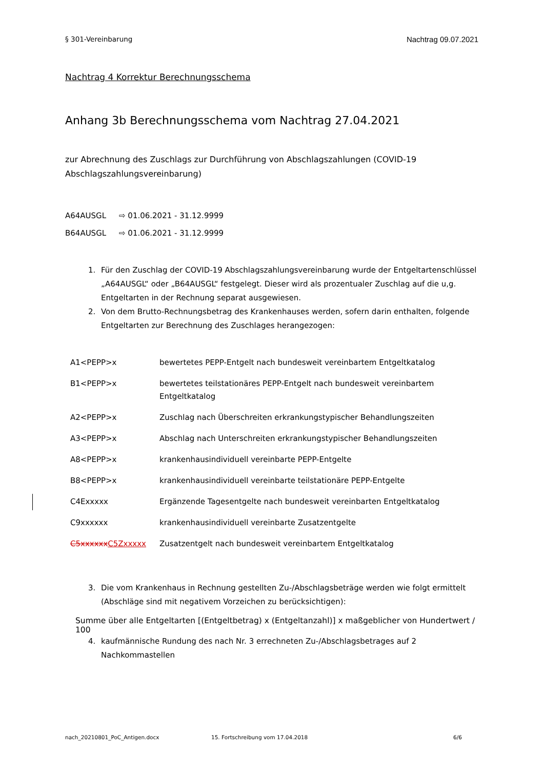§ 301-Vereinbarung Nachtrag 09.07.2021
Nachtrag 4 Korrektur Berechnungsschema
Anhang 3b Berechnungsschema vom Nachtrag 27.04.2021
zur Abrechnung des Zuschlags zur Durchführung von Abschlagszahlungen (COVID-19 Abschlagszahlungsvereinbarung)
A64AUSGL ⇨ 01.06.2021 - 31.12.9999
B64AUSGL ⇨ 01.06.2021 - 31.12.9999
1. Für den Zuschlag der COVID-19 Abschlagszahlungsvereinbarung wurde der Entgeltartenschlüssel „A64AUSGL“ oder „B64AUSGL“ festgelegt. Dieser wird als prozentualer Zuschlag auf die u,g. Entgeltarten in der Rechnung separat ausgewiesen.
2. Von dem Brutto-Rechnungsbetrag des Krankenhauses werden, sofern darin enthalten, folgende Entgeltarten zur Berechnung des Zuschlages herangezogen:
| A1<PEPP>x | bewertetes PEPP-Entgelt nach bundesweit vereinbartem Entgeltkatalog |
| B1<PEPP>x | bewertetes teilstationäres PEPP-Entgelt nach bundesweit vereinbartem Entgeltkatalog |
| A2<PEPP>x | Zuschlag nach Überschreiten erkrankungstypischer Behandlungszeiten |
| A3<PEPP>x | Abschlag nach Unterschreiten erkrankungstypischer Behandlungszeiten |
| A8<PEPP>x | krankenhausindividuell vereinbarte PEPP-Entgelte |
| B8<PEPP>x | krankenhausindividuell vereinbarte teilstationäre PEPP-Entgelte |
| C4Exxxxx | Ergänzende Tagesentgelte nach bundesweit vereinbarten Entgeltkatalog |
| C9xxxxxx | krankenhausindividuell vereinbarte Zusatzentgelte |
| C5xxxxxx C5Zxxxxx | Zusatzentgelt nach bundesweit vereinbartem Entgeltkatalog |
3. Die vom Krankenhaus in Rechnung gestellten Zu-/Abschlagsbeträge werden wie folgt ermittelt (Abschläge sind mit negativem Vorzeichen zu berücksichtigen):
Summe über alle Entgeltarten [(Entgeltbetrag) x (Entgeltanzahl)] x maßgeblicher von Hundertwert / 100
4. kaufmännische Rundung des nach Nr. 3 errechneten Zu-/Abschlagsbetrages auf 2 Nachkommastellen
nach_20210801_PoC_Antigen.docx 15. Fortschreibung vom 17.04.2018 6/6